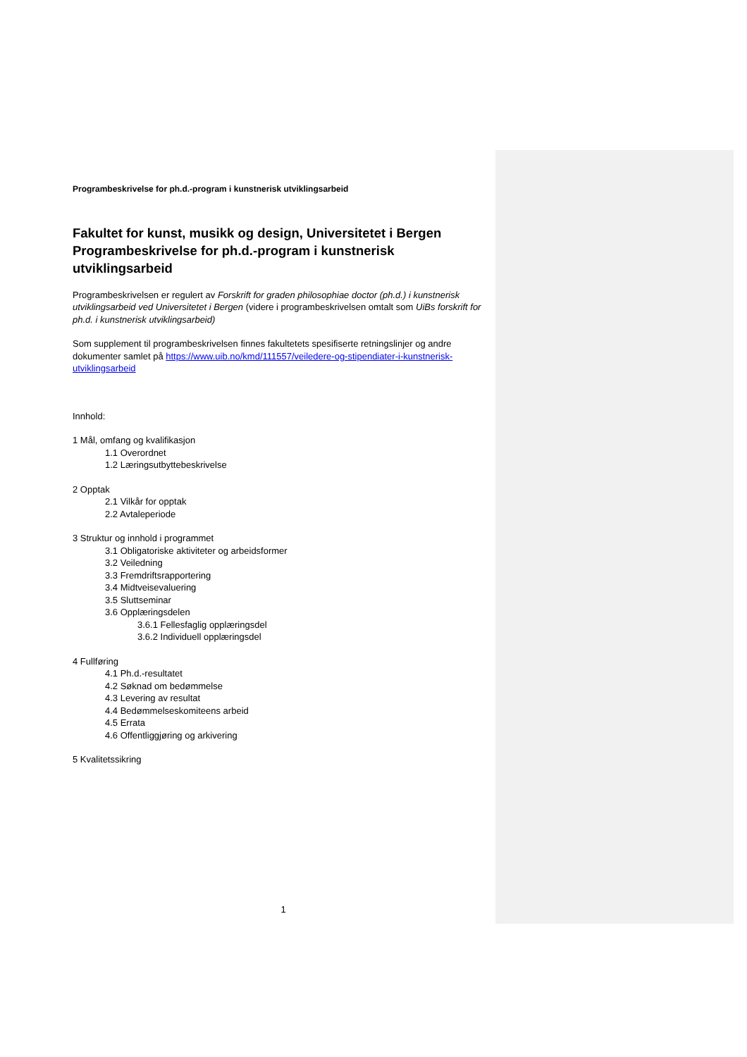Programbeskrivelse for ph.d.-program i kunstnerisk utviklingsarbeid
Fakultet for kunst, musikk og design, Universitetet i Bergen
Programbeskrivelse for ph.d.-program i kunstnerisk utviklingsarbeid
Programbeskrivelsen er regulert av Forskrift for graden philosophiae doctor (ph.d.) i kunstnerisk utviklingsarbeid ved Universitetet i Bergen (videre i programbeskrivelsen omtalt som UiBs forskrift for ph.d. i kunstnerisk utviklingsarbeid)
Som supplement til programbeskrivelsen finnes fakultetets spesifiserte retningslinjer og andre dokumenter samlet på https://www.uib.no/kmd/111557/veiledere-og-stipendiater-i-kunstnerisk-utviklingsarbeid
Innhold:
1 Mål, omfang og kvalifikasjon
1.1 Overordnet
1.2 Læringsutbyttebeskrivelse
2 Opptak
2.1 Vilkår for opptak
2.2 Avtaleperiode
3 Struktur og innhold i programmet
3.1 Obligatoriske aktiviteter og arbeidsformer
3.2 Veiledning
3.3 Fremdriftsrapportering
3.4 Midtveisevaluering
3.5 Sluttseminar
3.6 Opplæringsdelen
3.6.1 Fellesfaglig opplæringsdel
3.6.2 Individuell opplæringsdel
4 Fullføring
4.1 Ph.d.-resultatet
4.2 Søknad om bedømmelse
4.3 Levering av resultat
4.4 Bedømmelseskomiteens arbeid
4.5 Errata
4.6 Offentliggjøring og arkivering
5 Kvalitetssikring
1